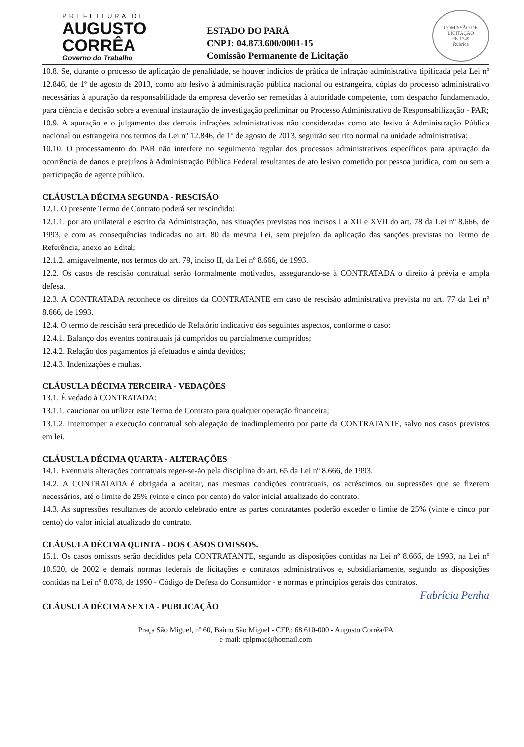PREFEITURA DE
AUGUSTO
CORRÊA
Governo do Trabalho
ESTADO DO PARÁ
CNPJ: 04.873.600/0001-15
Comissão Permanente de Licitação
COMISSÃO DE LICITAÇÃO
Fls 1749
Rubrica
10.8. Se, durante o processo de aplicação de penalidade, se houver indícios de prática de infração administrativa tipificada pela Lei nº 12.846, de 1º de agosto de 2013, como ato lesivo à administração pública nacional ou estrangeira, cópias do processo administrativo necessárias à apuração da responsabilidade da empresa deverão ser remetidas à autoridade competente, com despacho fundamentado, para ciência e decisão sobre a eventual instauração de investigação preliminar ou Processo Administrativo de Responsabilização - PAR;
10.9. A apuração e o julgamento das demais infrações administrativas não consideradas como ato lesivo à Administração Pública nacional ou estrangeira nos termos da Lei nº 12.846, de 1º de agosto de 2013, seguirão seu rito normal na unidade administrativa;
10.10. O processamento do PAR não interfere no seguimento regular dos processos administrativos específicos para apuração da ocorrência de danos e prejuízos à Administração Pública Federal resultantes de ato lesivo cometido por pessoa jurídica, com ou sem a participação de agente público.
CLÁUSULA DÉCIMA SEGUNDA - RESCISÃO
12.1. O presente Termo de Contrato poderá ser rescindido:
12.1.1. por ato unilateral e escrito da Administração, nas situações previstas nos incisos I a XII e XVII do art. 78 da Lei nº 8.666, de 1993, e com as consequências indicadas no art. 80 da mesma Lei, sem prejuízo da aplicação das sanções previstas no Termo de Referência, anexo ao Edital;
12.1.2. amigavelmente, nos termos do art. 79, inciso II, da Lei nº 8.666, de 1993.
12.2. Os casos de rescisão contratual serão formalmente motivados, assegurando-se à CONTRATADA o direito à prévia e ampla defesa.
12.3. A CONTRATADA reconhece os direitos da CONTRATANTE em caso de rescisão administrativa prevista no art. 77 da Lei nº 8.666, de 1993.
12.4. O termo de rescisão será precedido de Relatório indicativo dos seguintes aspectos, conforme o caso:
12.4.1. Balanço dos eventos contratuais já cumpridos ou parcialmente cumpridos;
12.4.2. Relação dos pagamentos já efetuados e ainda devidos;
12.4.3. Indenizações e multas.
CLÁUSULA DÉCIMA TERCEIRA - VEDAÇÕES
13.1. É vedado à CONTRATADA:
13.1.1. caucionar ou utilizar este Termo de Contrato para qualquer operação financeira;
13.1.2. interromper a execução contratual sob alegação de inadimplemento por parte da CONTRATANTE, salvo nos casos previstos em lei.
CLÁUSULA DÉCIMA QUARTA - ALTERAÇÕES
14.1. Eventuais alterações contratuais reger-se-ão pela disciplina do art. 65 da Lei nº 8.666, de 1993.
14.2. A CONTRATADA é obrigada a aceitar, nas mesmas condições contratuais, os acréscimos ou supressões que se fizerem necessários, até o limite de 25% (vinte e cinco por cento) do valor inicial atualizado do contrato.
14.3. As supressões resultantes de acordo celebrado entre as partes contratantes poderão exceder o limite de 25% (vinte e cinco por cento) do valor inicial atualizado do contrato.
CLÁUSULA DÉCIMA QUINTA - DOS CASOS OMISSOS.
15.1. Os casos omissos serão decididos pela CONTRATANTE, segundo as disposições contidas na Lei nº 8.666, de 1993, na Lei nº 10.520, de 2002 e demais normas federais de licitações e contratos administrativos e, subsidiariamente, segundo as disposições contidas na Lei nº 8.078, de 1990 - Código de Defesa do Consumidor - e normas e princípios gerais dos contratos.
Fabrícia Penha
CLÁUSULA DÉCIMA SEXTA - PUBLICAÇÃO
Praça São Miguel, nº 60, Bairro São Miguel - CEP.: 68.610-000 - Augusto Corrêa/PA
e-mail: cplpmac@hotmail.com